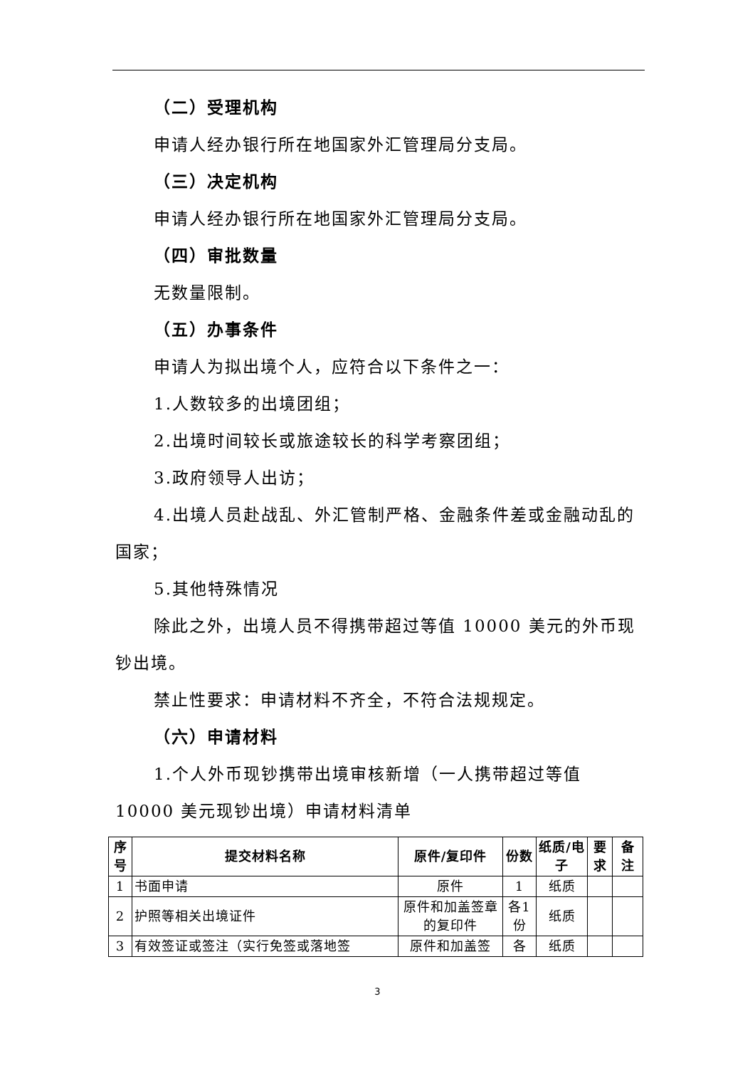（二）受理机构
申请人经办银行所在地国家外汇管理局分支局。
（三）决定机构
申请人经办银行所在地国家外汇管理局分支局。
（四）审批数量
无数量限制。
（五）办事条件
申请人为拟出境个人，应符合以下条件之一：
1.人数较多的出境团组；
2.出境时间较长或旅途较长的科学考察团组；
3.政府领导人出访；
4.出境人员赴战乱、外汇管制严格、金融条件差或金融动乱的国家；
5.其他特殊情况
除此之外，出境人员不得携带超过等值 10000 美元的外币现钞出境。
禁止性要求：申请材料不齐全，不符合法规规定。
（六）申请材料
1.个人外币现钞携带出境审核新增（一人携带超过等值 10000 美元现钞出境）申请材料清单
| 序号 | 提交材料名称 | 原件/复印件 | 份数 | 纸质/电子 | 要求 | 备注 |
| --- | --- | --- | --- | --- | --- | --- |
| 1 | 书面申请 | 原件 | 1 | 纸质 | | |
| 2 | 护照等相关出境证件 | 原件和加盖签章的复印件 | 各1份 | 纸质 | | |
| 3 | 有效签证或签注（实行免签或落地签 | 原件和加盖签 | 各 | 纸质 | | |
3